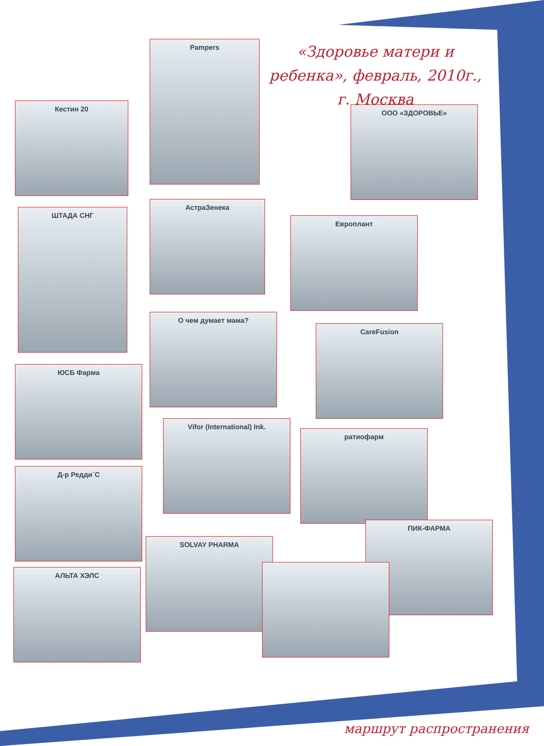«Здоровье матери и ребенка», февраль, 2010г., г. Москва
Кестин 20
Pampers
ООО «ЗДОРОВЬЕ»
ШТАДА СНГ
АстраЗенека
Европлант
О чем думает мама?
CareFusion
ЮСБ Фарма
Vifor (International) Ink.
ратиофарм
Д-р Редди`С
ПИК-ФАРМА
SOLVAY PHARMA
АЛЬТА ХЭЛС
маршрут распространения